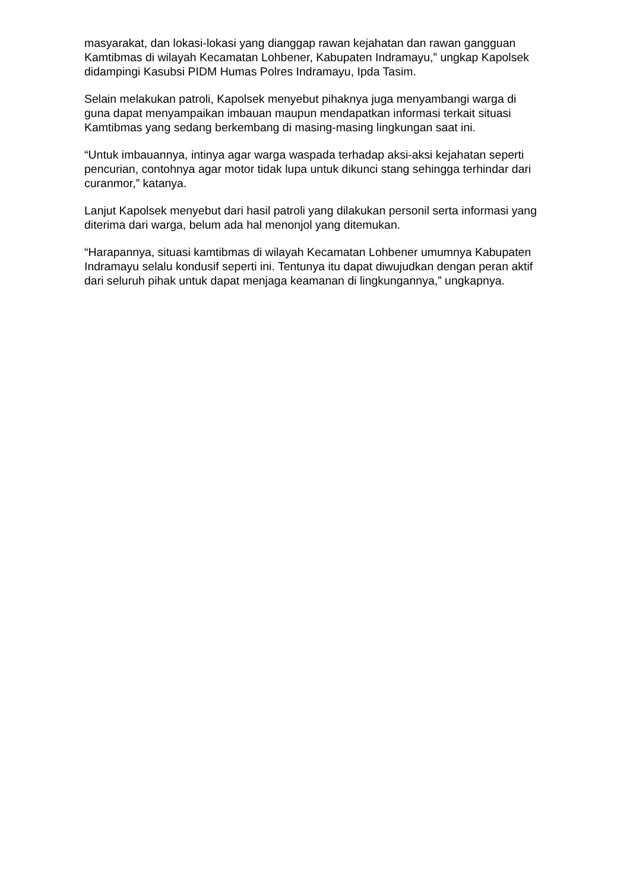masyarakat, dan lokasi-lokasi yang dianggap rawan kejahatan dan rawan gangguan Kamtibmas di wilayah Kecamatan Lohbener, Kabupaten Indramayu,” ungkap Kapolsek didampingi Kasubsi PIDM Humas Polres Indramayu, Ipda Tasim.
Selain melakukan patroli, Kapolsek menyebut pihaknya juga menyambangi warga di guna dapat menyampaikan imbauan maupun mendapatkan informasi terkait situasi Kamtibmas yang sedang berkembang di masing-masing lingkungan saat ini.
“Untuk imbauannya, intinya agar warga waspada terhadap aksi-aksi kejahatan seperti pencurian, contohnya agar motor tidak lupa untuk dikunci stang sehingga terhindar dari curanmor,” katanya.
Lanjut Kapolsek menyebut dari hasil patroli yang dilakukan personil serta informasi yang diterima dari warga, belum ada hal menonjol yang ditemukan.
“Harapannya, situasi kamtibmas di wilayah Kecamatan Lohbener umumnya Kabupaten Indramayu selalu kondusif seperti ini. Tentunya itu dapat diwujudkan dengan peran aktif dari seluruh pihak untuk dapat menjaga keamanan di lingkungannya,” ungkapnya.